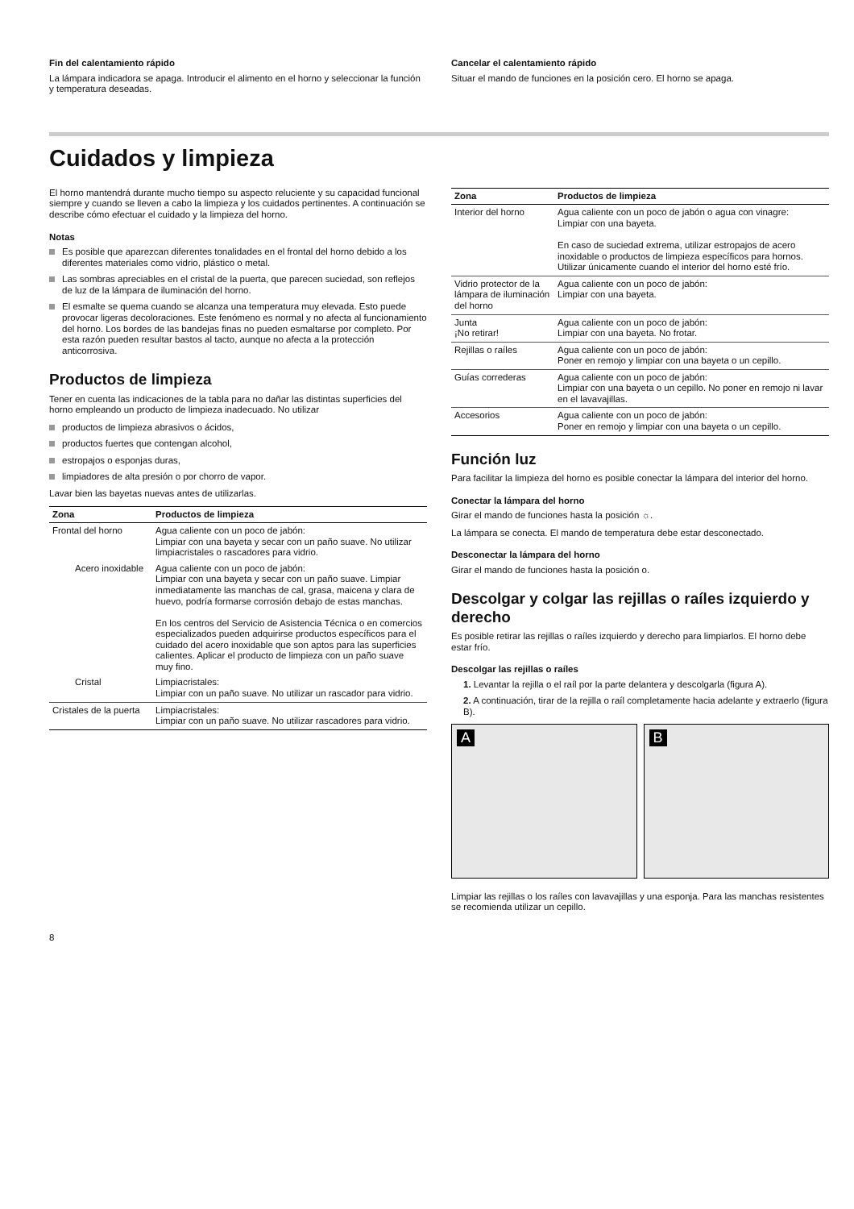Fin del calentamiento rápido
La lámpara indicadora se apaga. Introducir el alimento en el horno y seleccionar la función y temperatura deseadas.
Cancelar el calentamiento rápido
Situar el mando de funciones en la posición cero. El horno se apaga.
Cuidados y limpieza
El horno mantendrá durante mucho tiempo su aspecto reluciente y su capacidad funcional siempre y cuando se lleven a cabo la limpieza y los cuidados pertinentes. A continuación se describe cómo efectuar el cuidado y la limpieza del horno.
Notas
Es posible que aparezcan diferentes tonalidades en el frontal del horno debido a los diferentes materiales como vidrio, plástico o metal.
Las sombras apreciables en el cristal de la puerta, que parecen suciedad, son reflejos de luz de la lámpara de iluminación del horno.
El esmalte se quema cuando se alcanza una temperatura muy elevada. Esto puede provocar ligeras decoloraciones. Este fenómeno es normal y no afecta al funcionamiento del horno. Los bordes de las bandejas finas no pueden esmaltarse por completo. Por esta razón pueden resultar bastos al tacto, aunque no afecta a la protección anticorrosiva.
Productos de limpieza
Tener en cuenta las indicaciones de la tabla para no dañar las distintas superficies del horno empleando un producto de limpieza inadecuado. No utilizar
productos de limpieza abrasivos o ácidos,
productos fuertes que contengan alcohol,
estropajos o esponjas duras,
limpiadores de alta presión o por chorro de vapor.
Lavar bien las bayetas nuevas antes de utilizarlas.
| Zona | Productos de limpieza |
| --- | --- |
| Frontal del horno | Agua caliente con un poco de jabón: Limpiar con una bayeta y secar con un paño suave. No utilizar limpiacristales o rascadores para vidrio. |
| Acero inoxidable | Agua caliente con un poco de jabón: Limpiar con una bayeta y secar con un paño suave. Limpiar inmediatamente las manchas de cal, grasa, maicena y clara de huevo, podría formarse corrosión debajo de estas manchas. En los centros del Servicio de Asistencia Técnica o en comercios especializados pueden adquirirse productos específicos para el cuidado del acero inoxidable que son aptos para las superficies calientes. Aplicar el producto de limpieza con un paño suave muy fino. |
| Cristal | Limpiacristales: Limpiar con un paño suave. No utilizar un rascador para vidrio. |
| Cristales de la puerta | Limpiacristales: Limpiar con un paño suave. No utilizar rascadores para vidrio. |
| Zona | Productos de limpieza |
| --- | --- |
| Interior del horno | Agua caliente con un poco de jabón o agua con vinagre: Limpiar con una bayeta. En caso de suciedad extrema, utilizar estropajos de acero inoxidable o productos de limpieza específicos para hornos. Utilizar únicamente cuando el interior del horno esté frío. |
| Vidrio protector de la lámpara de iluminación del horno | Agua caliente con un poco de jabón: Limpiar con una bayeta. |
| Junta ¡No retirar! | Agua caliente con un poco de jabón: Limpiar con una bayeta. No frotar. |
| Rejillas o raíles | Agua caliente con un poco de jabón: Poner en remojo y limpiar con una bayeta o un cepillo. |
| Guías correderas | Agua caliente con un poco de jabón: Limpiar con una bayeta o un cepillo. No poner en remojo ni lavar en el lavavajillas. |
| Accesorios | Agua caliente con un poco de jabón: Poner en remojo y limpiar con una bayeta o un cepillo. |
Función luz
Para facilitar la limpieza del horno es posible conectar la lámpara del interior del horno.
Conectar la lámpara del horno
Girar el mando de funciones hasta la posición ☼.
La lámpara se conecta. El mando de temperatura debe estar desconectado.
Desconectar la lámpara del horno
Girar el mando de funciones hasta la posición o.
Descolgar y colgar las rejillas o raíles izquierdo y derecho
Es posible retirar las rejillas o raíles izquierdo y derecho para limpiarlos. El horno debe estar frío.
Descolgar las rejillas o raíles
1. Levantar la rejilla o el raíl por la parte delantera y descolgarla (figura A).
2. A continuación, tirar de la rejilla o raíl completamente hacia adelante y extraerlo (figura B).
A
B
Limpiar las rejillas o los raíles con lavavajillas y una esponja. Para las manchas resistentes se recomienda utilizar un cepillo.
8